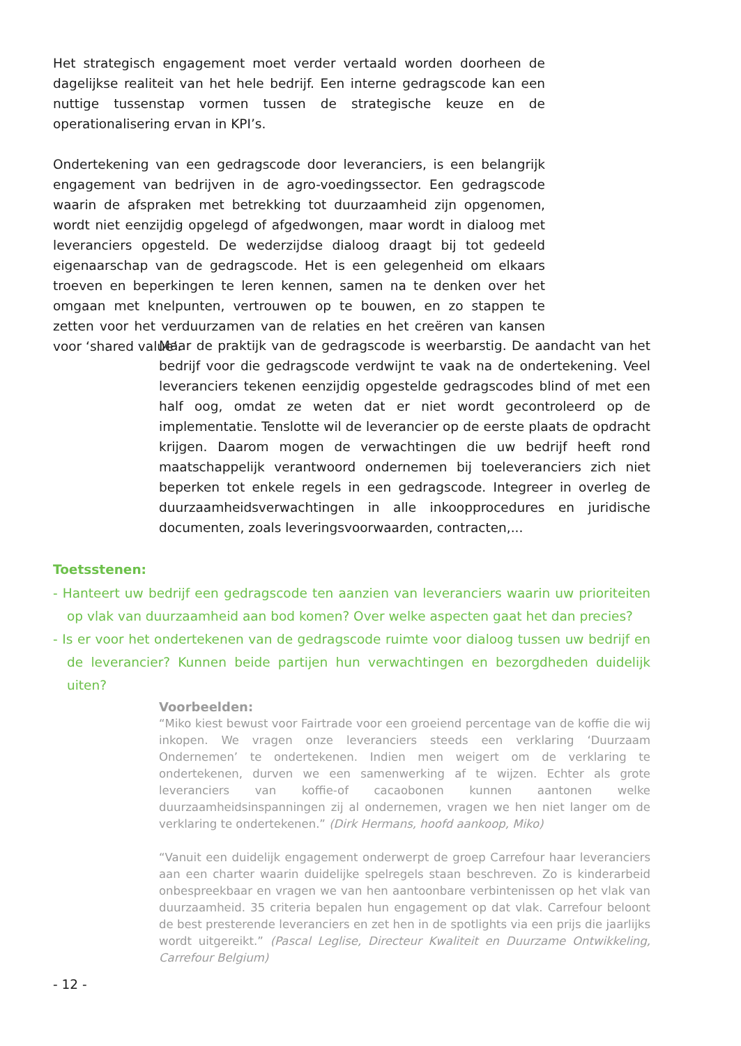Het strategisch engagement moet verder vertaald worden doorheen de dagelijkse realiteit van het hele bedrijf. Een interne gedragscode kan een nuttige tussenstap vormen tussen de strategische keuze en de operationalisering ervan in KPI’s.
Ondertekening van een gedragscode door leveranciers, is een belangrijk engagement van bedrijven in de agro-voedingssector. Een gedragscode waarin de afspraken met betrekking tot duurzaamheid zijn opgenomen, wordt niet eenzijdig opgelegd of afgedwongen, maar wordt in dialoog met leveranciers opgesteld. De wederzijdse dialoog draagt bij tot gedeeld eigenaarschap van de gedragscode. Het is een gelegenheid om elkaars troeven en beperkingen te leren kennen, samen na te denken over het omgaan met knelpunten, vertrouwen op te bouwen, en zo stappen te zetten voor het verduurzamen van de relaties en het creëren van kansen voor ‘shared value’.
Maar de praktijk van de gedragscode is weerbarstig. De aandacht van het bedrijf voor die gedragscode verdwijnt te vaak na de ondertekening. Veel leveranciers tekenen eenzijdig opgestelde gedragscodes blind of met een half oog, omdat ze weten dat er niet wordt gecontroleerd op de implementatie. Tenslotte wil de leverancier op de eerste plaats de opdracht krijgen. Daarom mogen de verwachtingen die uw bedrijf heeft rond maatschappelijk verantwoord ondernemen bij toeleveranciers zich niet beperken tot enkele regels in een gedragscode. Integreer in overleg de duurzaamheidsverwachtingen in alle inkoopprocedures en juridische documenten, zoals leveringsvoorwaarden, contracten,...
Toetsstenen:
- Hanteert uw bedrijf een gedragscode ten aanzien van leveranciers waarin uw prioriteiten op vlak van duurzaamheid aan bod komen? Over welke aspecten gaat het dan precies?
- Is er voor het ondertekenen van de gedragscode ruimte voor dialoog tussen uw bedrijf en de leverancier? Kunnen beide partijen hun verwachtingen en bezorgdheden duidelijk uiten?
Voorbeelden:
“Miko kiest bewust voor Fairtrade voor een groeiend percentage van de koffie die wij inkopen. We vragen onze leveranciers steeds een verklaring ‘Duurzaam Ondernemen’ te ondertekenen. Indien men weigert om de verklaring te ondertekenen, durven we een samenwerking af te wijzen. Echter als grote leveranciers van koffie-of cacaobonen kunnen aantonen welke duurzaamheidsinspanningen zij al ondernemen, vragen we hen niet langer om de verklaring te ondertekenen.” (Dirk Hermans, hoofd aankoop, Miko)
“Vanuit een duidelijk engagement onderwerpt de groep Carrefour haar leveranciers aan een charter waarin duidelijke spelregels staan beschreven. Zo is kinderarbeid onbespreekbaar en vragen we van hen aantoonbare verbintenissen op het vlak van duurzaamheid. 35 criteria bepalen hun engagement op dat vlak. Carrefour beloont de best presterende leveranciers en zet hen in de spotlights via een prijs die jaarlijks wordt uitgereikt.” (Pascal Leglise, Directeur Kwaliteit en Duurzame Ontwikkeling, Carrefour Belgium)
- 12 -